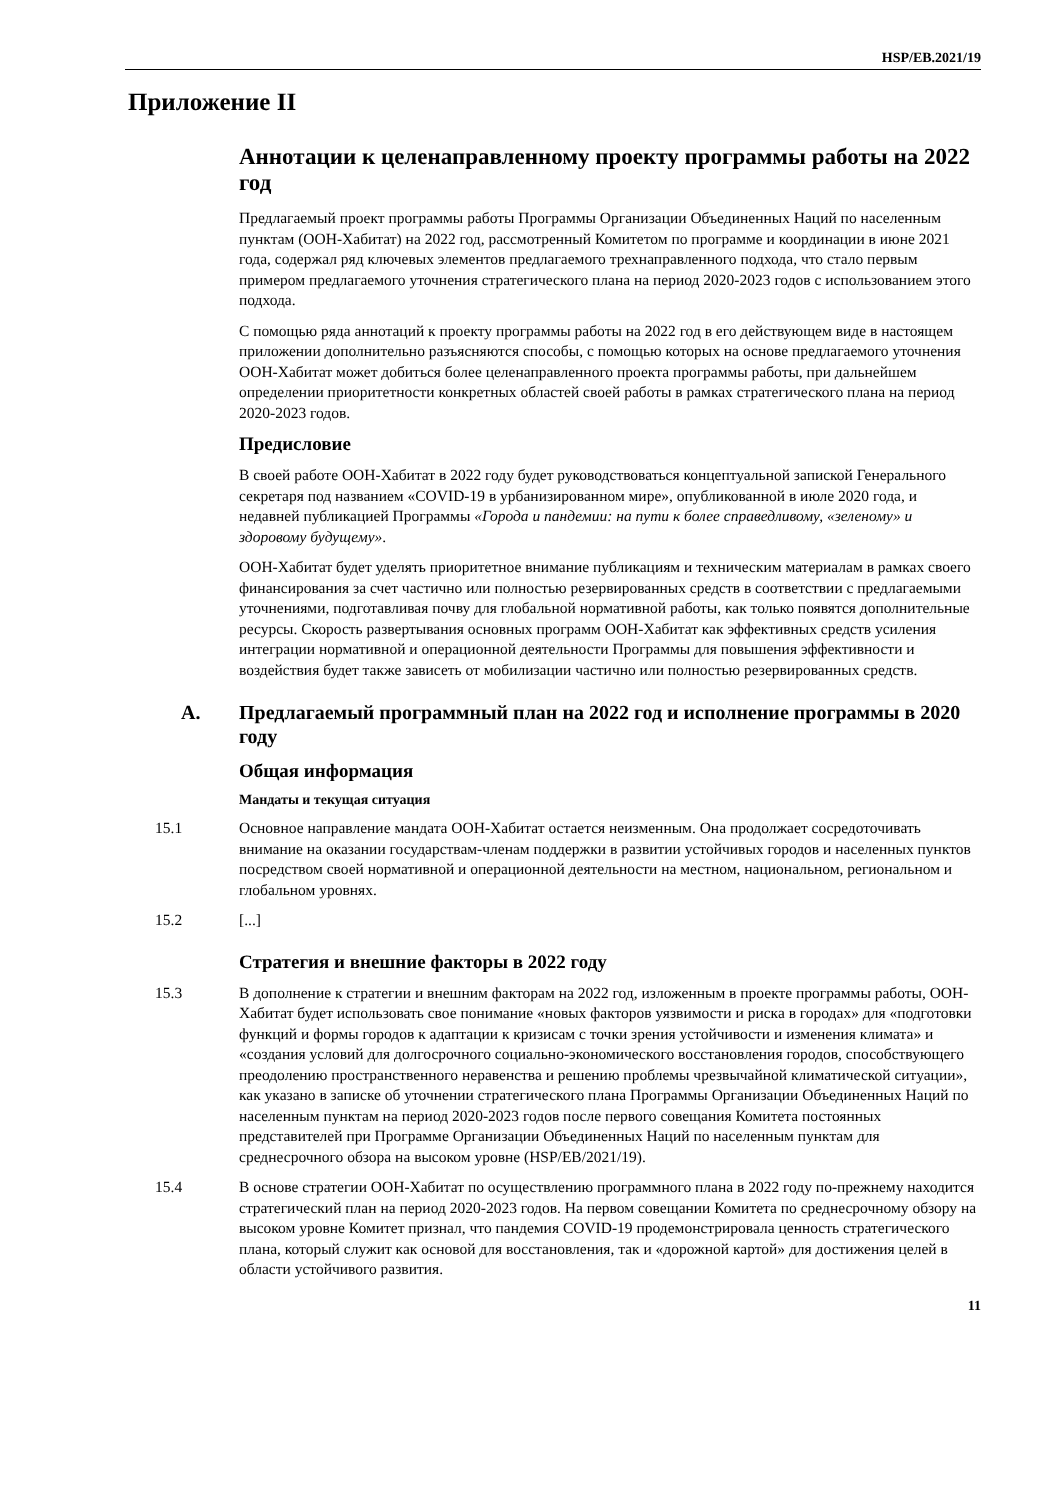HSP/EB.2021/19
Приложение II
Аннотации к целенаправленному проекту программы работы на 2022 год
Предлагаемый проект программы работы Программы Организации Объединенных Наций по населенным пунктам (ООН-Хабитат) на 2022 год, рассмотренный Комитетом по программе и координации в июне 2021 года, содержал ряд ключевых элементов предлагаемого трехнаправленного подхода, что стало первым примером предлагаемого уточнения стратегического плана на период 2020-2023 годов с использованием этого подхода.
С помощью ряда аннотаций к проекту программы работы на 2022 год в его действующем виде в настоящем приложении дополнительно разъясняются способы, с помощью которых на основе предлагаемого уточнения ООН-Хабитат может добиться более целенаправленного проекта программы работы, при дальнейшем определении приоритетности конкретных областей своей работы в рамках стратегического плана на период 2020-2023 годов.
Предисловие
В своей работе ООН-Хабитат в 2022 году будет руководствоваться концептуальной запиской Генерального секретаря под названием «COVID-19 в урбанизированном мире», опубликованной в июле 2020 года, и недавней публикацией Программы «Города и пандемии: на пути к более справедливому, «зеленому» и здоровому будущему».
ООН-Хабитат будет уделять приоритетное внимание публикациям и техническим материалам в рамках своего финансирования за счет частично или полностью резервированных средств в соответствии с предлагаемыми уточнениями, подготавливая почву для глобальной нормативной работы, как только появятся дополнительные ресурсы. Скорость развертывания основных программ ООН-Хабитат как эффективных средств усиления интеграции нормативной и операционной деятельности Программы для повышения эффективности и воздействия будет также зависеть от мобилизации частично или полностью резервированных средств.
A. Предлагаемый программный план на 2022 год и исполнение программы в 2020 году
Общая информация
Мандаты и текущая ситуация
15.1 Основное направление мандата ООН-Хабитат остается неизменным. Она продолжает сосредоточивать внимание на оказании государствам-членам поддержки в развитии устойчивых городов и населенных пунктов посредством своей нормативной и операционной деятельности на местном, национальном, региональном и глобальном уровнях.
15.2 [...]
Стратегия и внешние факторы в 2022 году
15.3 В дополнение к стратегии и внешним факторам на 2022 год, изложенным в проекте программы работы, ООН-Хабитат будет использовать свое понимание «новых факторов уязвимости и риска в городах» для «подготовки функций и формы городов к адаптации к кризисам с точки зрения устойчивости и изменения климата» и «создания условий для долгосрочного социально-экономического восстановления городов, способствующего преодолению пространственного неравенства и решению проблемы чрезвычайной климатической ситуации», как указано в записке об уточнении стратегического плана Программы Организации Объединенных Наций по населенным пунктам на период 2020-2023 годов после первого совещания Комитета постоянных представителей при Программе Организации Объединенных Наций по населенным пунктам для среднесрочного обзора на высоком уровне (HSP/EB/2021/19).
15.4 В основе стратегии ООН-Хабитат по осуществлению программного плана в 2022 году по-прежнему находится стратегический план на период 2020-2023 годов. На первом совещании Комитета по среднесрочному обзору на высоком уровне Комитет признал, что пандемия COVID-19 продемонстрировала ценность стратегического плана, который служит как основой для восстановления, так и «дорожной картой» для достижения целей в области устойчивого развития.
11